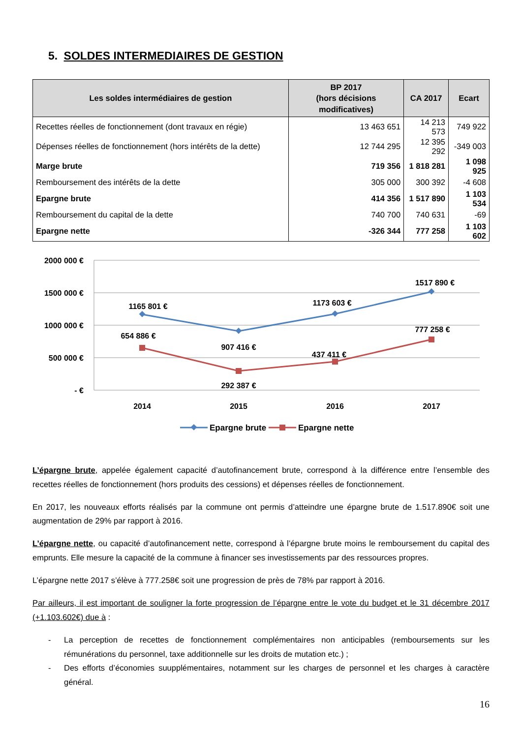5. SOLDES INTERMEDIAIRES DE GESTION
| Les soldes intermédiaires de gestion | BP 2017 (hors décisions modificatives) | CA 2017 | Ecart |
| --- | --- | --- | --- |
| Recettes réelles de fonctionnement (dont travaux en régie) | 13 463 651 | 14 213 573 | 749 922 |
| Dépenses réelles de fonctionnement (hors intérêts de la dette) | 12 744 295 | 12 395 292 | -349 003 |
| Marge brute | 719 356 | 1 818 281 | 1 098 925 |
| Remboursement des intérêts de la dette | 305 000 | 300 392 | -4 608 |
| Epargne brute | 414 356 | 1 517 890 | 1 103 534 |
| Remboursement du capital de la dette | 740 700 | 740 631 | -69 |
| Epargne nette | -326 344 | 777 258 | 1 103 602 |
2000 000 €
1500 000 €
1000 000 €
500 000 €
- €
2014
2015
2016
2017
1165 801 €
907 416 €
1173 603 €
1517 890 €
654 886 €
292 387 €
437 411 €
777 258 €
Epargne brute
Epargne nette
L’épargne brute, appelée également capacité d’autofinancement brute, correspond à la différence entre l’ensemble des recettes réelles de fonctionnement (hors produits des cessions) et dépenses réelles de fonctionnement.
En 2017, les nouveaux efforts réalisés par la commune ont permis d’atteindre une épargne brute de 1.517.890€ soit une augmentation de 29% par rapport à 2016.
L’épargne nette, ou capacité d’autofinancement nette, correspond à l’épargne brute moins le remboursement du capital des emprunts. Elle mesure la capacité de la commune à financer ses investissements par des ressources propres.
L’épargne nette 2017 s’élève à 777.258€ soit une progression de près de 78% par rapport à 2016.
Par ailleurs, il est important de souligner la forte progression de l’épargne entre le vote du budget et le 31 décembre 2017 (+1.103.602€) due à :
- La perception de recettes de fonctionnement complémentaires non anticipables (remboursements sur les rémunérations du personnel, taxe additionnelle sur les droits de mutation etc.) ;
- Des efforts d’économies suupplémentaires, notamment sur les charges de personnel et les charges à caractère général.
16